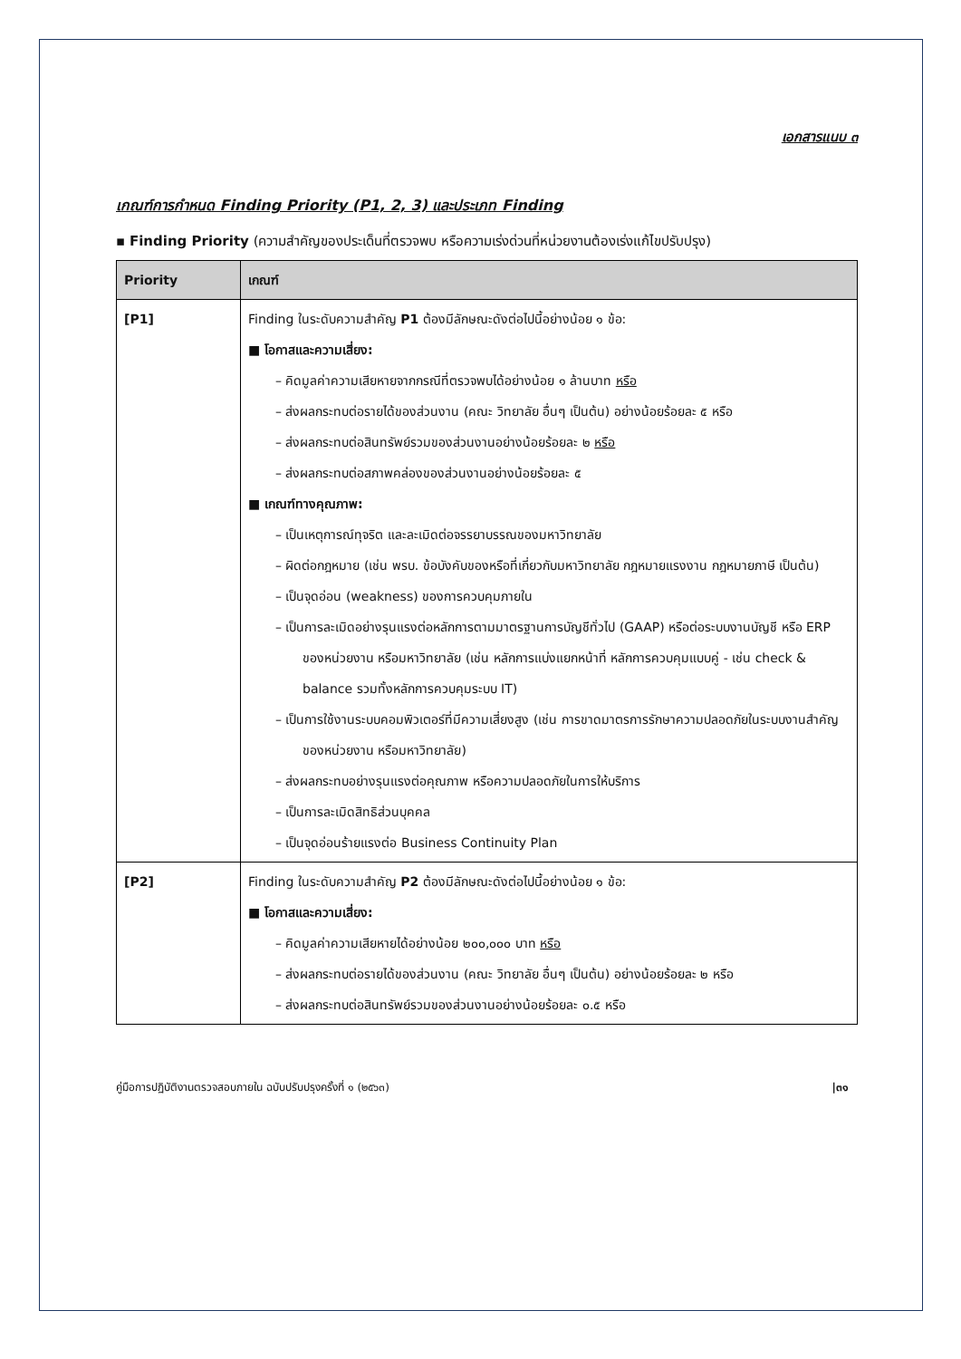เอกสารแนบ ๓
เกณฑ์การกำหนด Finding Priority (P1, 2, 3) และประเภท Finding
▪ Finding Priority (ความสำคัญของประเด็นที่ตรวจพบ หรือความเร่งด่วนที่หน่วยงานต้องเร่งแก้ไขปรับปรุง)
| Priority | เกณฑ์ |
| --- | --- |
| [P1] | Finding ในระดับความสำคัญ P1 ต้องมีลักษณะดังต่อไปนี้อย่างน้อย ๑ ข้อ: ■ โอกาสและความเสี่ยง: – คิดมูลค่าความเสียหายจากกรณีที่ตรวจพบได้อย่างน้อย ๑ ล้านบาท หรือ – ส่งผลกระทบต่อรายได้ของส่วนงาน (คณะ วิทยาลัย อื่นๆ เป็นต้น) อย่างน้อยร้อยละ ๕ หรือ – ส่งผลกระทบต่อสินทรัพย์รวมของส่วนงานอย่างน้อยร้อยละ ๒ หรือ – ส่งผลกระทบต่อสภาพคล่องของส่วนงานอย่างน้อยร้อยละ ๕ ■ เกณฑ์ทางคุณภาพ: – เป็นเหตุการณ์ทุจริต และละเมิดต่อจรรยาบรรณของมหาวิทยาลัย – ผิดต่อกฎหมาย (เช่น พรบ. ข้อบังคับของหรือที่เกี่ยวกับมหาวิทยาลัย กฎหมายแรงงาน กฎหมายภาษี เป็นต้น) – เป็นจุดอ่อน (weakness) ของการควบคุมภายใน – เป็นการละเมิดอย่างรุนแรงต่อหลักการตามมาตรฐานการบัญชีทั่วไป (GAAP) หรือต่อระบบงานบัญชี หรือ ERP ของหน่วยงาน หรือมหาวิทยาลัย (เช่น หลักการแบ่งแยกหน้าที่ หลักการควบคุมแบบคู่ - เช่น check & balance รวมทั้งหลักการควบคุมระบบ IT) – เป็นการใช้งานระบบคอมพิวเตอร์ที่มีความเสี่ยงสูง (เช่น การขาดมาตรการรักษาความปลอดภัยในระบบงานสำคัญของหน่วยงาน หรือมหาวิทยาลัย) – ส่งผลกระทบอย่างรุนแรงต่อคุณภาพ หรือความปลอดภัยในการให้บริการ – เป็นการละเมิดสิทธิส่วนบุคคล – เป็นจุดอ่อนร้ายแรงต่อ Business Continuity Plan |
| [P2] | Finding ในระดับความสำคัญ P2 ต้องมีลักษณะดังต่อไปนี้อย่างน้อย ๑ ข้อ: ■ โอกาสและความเสี่ยง: – คิดมูลค่าความเสียหายได้อย่างน้อย ๒๐๐,๐๐๐ บาท หรือ – ส่งผลกระทบต่อรายได้ของส่วนงาน (คณะ วิทยาลัย อื่นๆ เป็นต้น) อย่างน้อยร้อยละ ๒ หรือ – ส่งผลกระทบต่อสินทรัพย์รวมของส่วนงานอย่างน้อยร้อยละ ๐.๕ หรือ |
คู่มือการปฏิบัติงานตรวจสอบภายใน ฉบับปรับปรุงครั้งที่ ๑ (๒๕๖๓) |๓๑